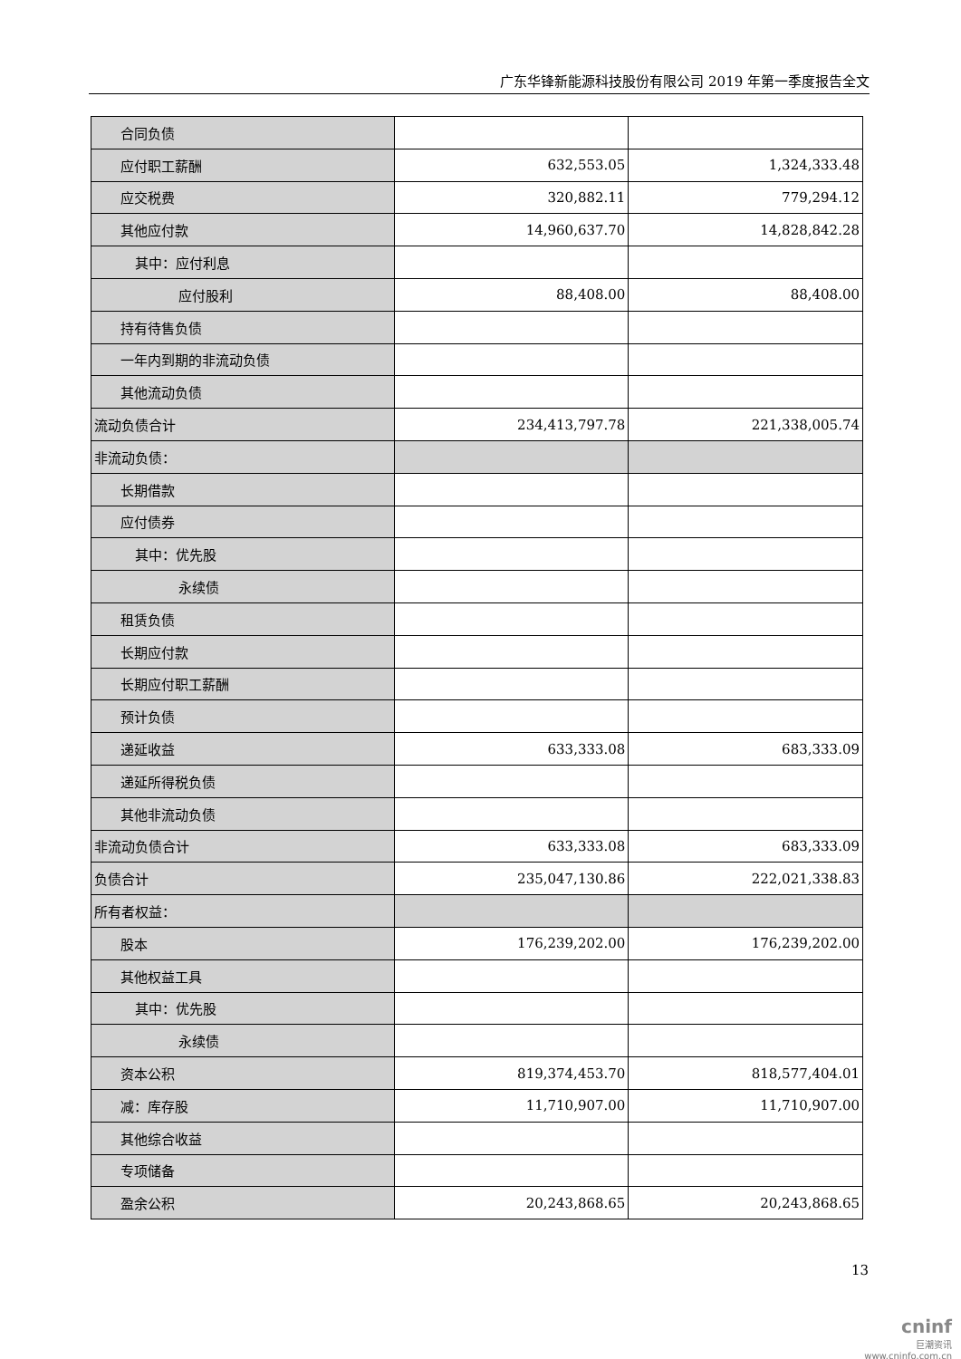广东华锋新能源科技股份有限公司 2019 年第一季度报告全文
| 合同负债 | | |
| 应付职工薪酬 | 632,553.05 | 1,324,333.48 |
| 应交税费 | 320,882.11 | 779,294.12 |
| 其他应付款 | 14,960,637.70 | 14,828,842.28 |
| 其中：应付利息 | | |
| 应付股利 | 88,408.00 | 88,408.00 |
| 持有待售负债 | | |
| 一年内到期的非流动负债 | | |
| 其他流动负债 | | |
| 流动负债合计 | 234,413,797.78 | 221,338,005.74 |
| 非流动负债： | | |
| 长期借款 | | |
| 应付债券 | | |
| 其中：优先股 | | |
| 永续债 | | |
| 租赁负债 | | |
| 长期应付款 | | |
| 长期应付职工薪酬 | | |
| 预计负债 | | |
| 递延收益 | 633,333.08 | 683,333.09 |
| 递延所得税负债 | | |
| 其他非流动负债 | | |
| 非流动负债合计 | 633,333.08 | 683,333.09 |
| 负债合计 | 235,047,130.86 | 222,021,338.83 |
| 所有者权益： | | |
| 股本 | 176,239,202.00 | 176,239,202.00 |
| 其他权益工具 | | |
| 其中：优先股 | | |
| 永续债 | | |
| 资本公积 | 819,374,453.70 | 818,577,404.01 |
| 减：库存股 | 11,710,907.00 | 11,710,907.00 |
| 其他综合收益 | | |
| 专项储备 | | |
| 盈余公积 | 20,243,868.65 | 20,243,868.65 |
13
cninf
巨潮资讯
www.cninfo.com.cn